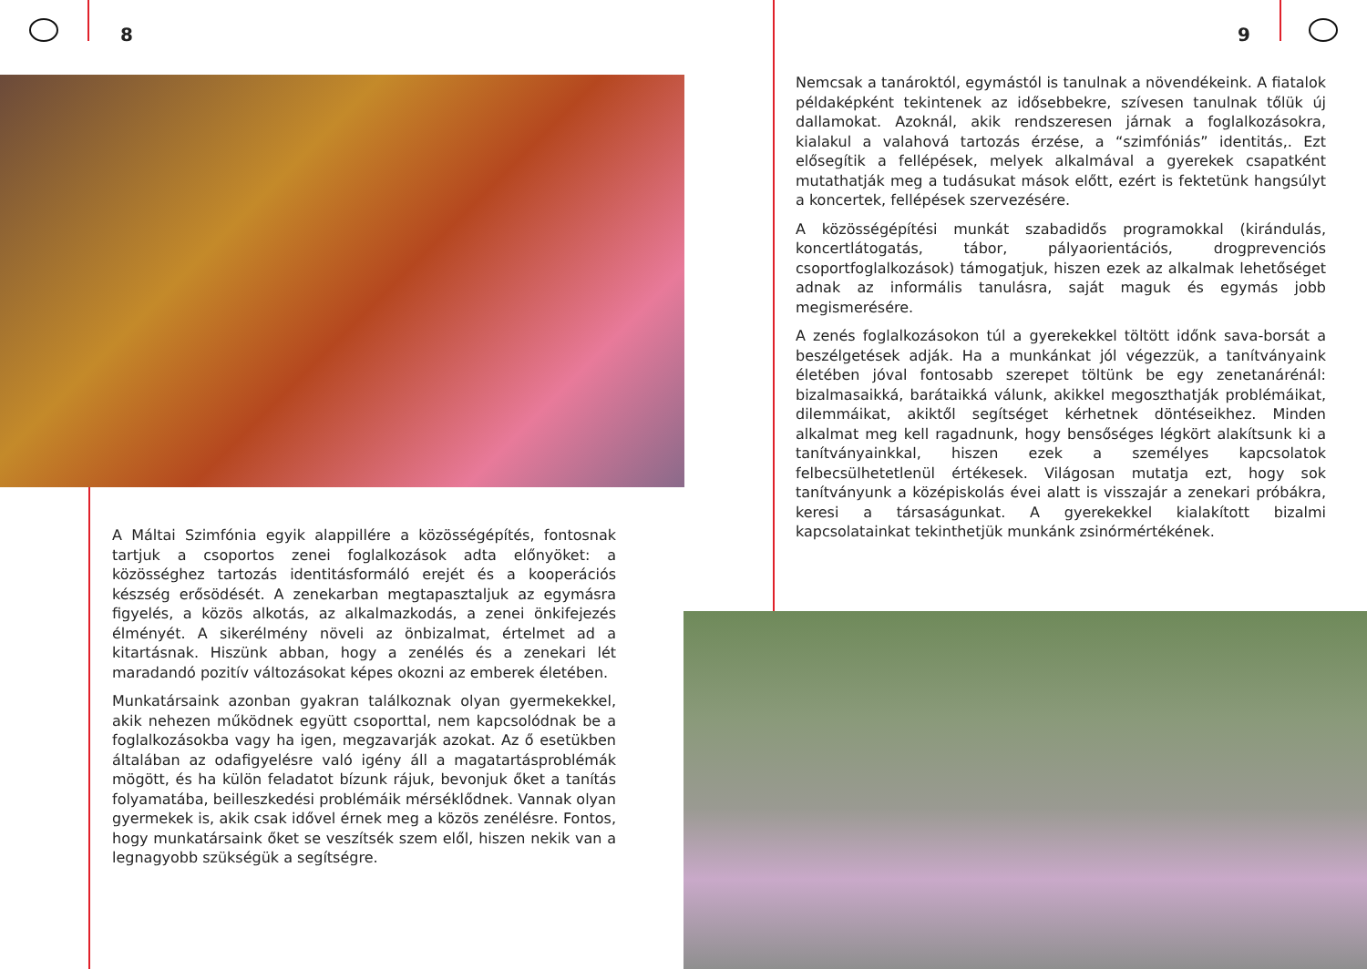8 9
Nemcsak a tanároktól, egymástól is tanulnak a növendékeink. A fiatalok példaképként tekintenek az idősebbekre, szívesen tanulnak tőlük új dallamokat. Azoknál, akik rendszeresen járnak a foglalkozásokra, kialakul a valahová tartozás érzése, a “szimfóniás” identitás,. Ezt elősegítik a fellépések, melyek alkalmával a gyerekek csapatként mutathatják meg a tudásukat mások előtt, ezért is fektetünk hangsúlyt a koncertek, fellépések szervezésére.
A közösségépítési munkát szabadidős programokkal (kirándulás, koncertlátogatás, tábor, pályaorientációs, drogprevenciós csoportfoglalkozások) támogatjuk, hiszen ezek az alkalmak lehetőséget adnak az informális tanulásra, saját maguk és egymás jobb megismerésére.
A zenés foglalkozásokon túl a gyerekekkel töltött időnk sava-borsát a beszélgetések adják. Ha a munkánkat jól végezzük, a tanítványaink életében jóval fontosabb szerepet töltünk be egy zenetanárénál: bizalmasaikká, barátaikká válunk, akikkel megoszthatják problémáikat, dilemmáikat, akiktől segítséget kérhetnek döntéseikhez. Minden alkalmat meg kell ragadnunk, hogy bensőséges légkört alakítsunk ki a tanítványainkkal, hiszen ezek a személyes kapcsolatok felbecsülhetetlenül értékesek. Világosan mutatja ezt, hogy sok tanítványunk a középiskolás évei alatt is visszajár a zenekari próbákra, keresi a társaságunkat. A gyerekekkel kialakított bizalmi kapcsolatainkat tekinthetjük munkánk zsinórmértékének.
A Máltai Szimfónia egyik alappillére a közösségépítés, fontosnak tartjuk a csoportos zenei foglalkozások adta előnyöket: a közösséghez tartozás identitásformáló erejét és a kooperációs készség erősödését. A zenekarban megtapasztaljuk az egymásra figyelés, a közös alkotás, az alkalmazkodás, a zenei önkifejezés élményét. A sikerélmény növeli az önbizalmat, értelmet ad a kitartásnak. Hiszünk abban, hogy a zenélés és a zenekari lét maradandó pozitív változásokat képes okozni az emberek életében.
Munkatársaink azonban gyakran találkoznak olyan gyermekekkel, akik nehezen működnek együtt csoporttal, nem kapcsolódnak be a foglalkozásokba vagy ha igen, megzavarják azokat. Az ő esetükben általában az odafigyelésre való igény áll a magatartásproblémák mögött, és ha külön feladatot bízunk rájuk, bevonjuk őket a tanítás folyamatába, beilleszkedési problémáik mérséklődnek. Vannak olyan gyermekek is, akik csak idővel érnek meg a közös zenélésre. Fontos, hogy munkatársaink őket se veszítsék szem elől, hiszen nekik van a legnagyobb szükségük a segítségre.